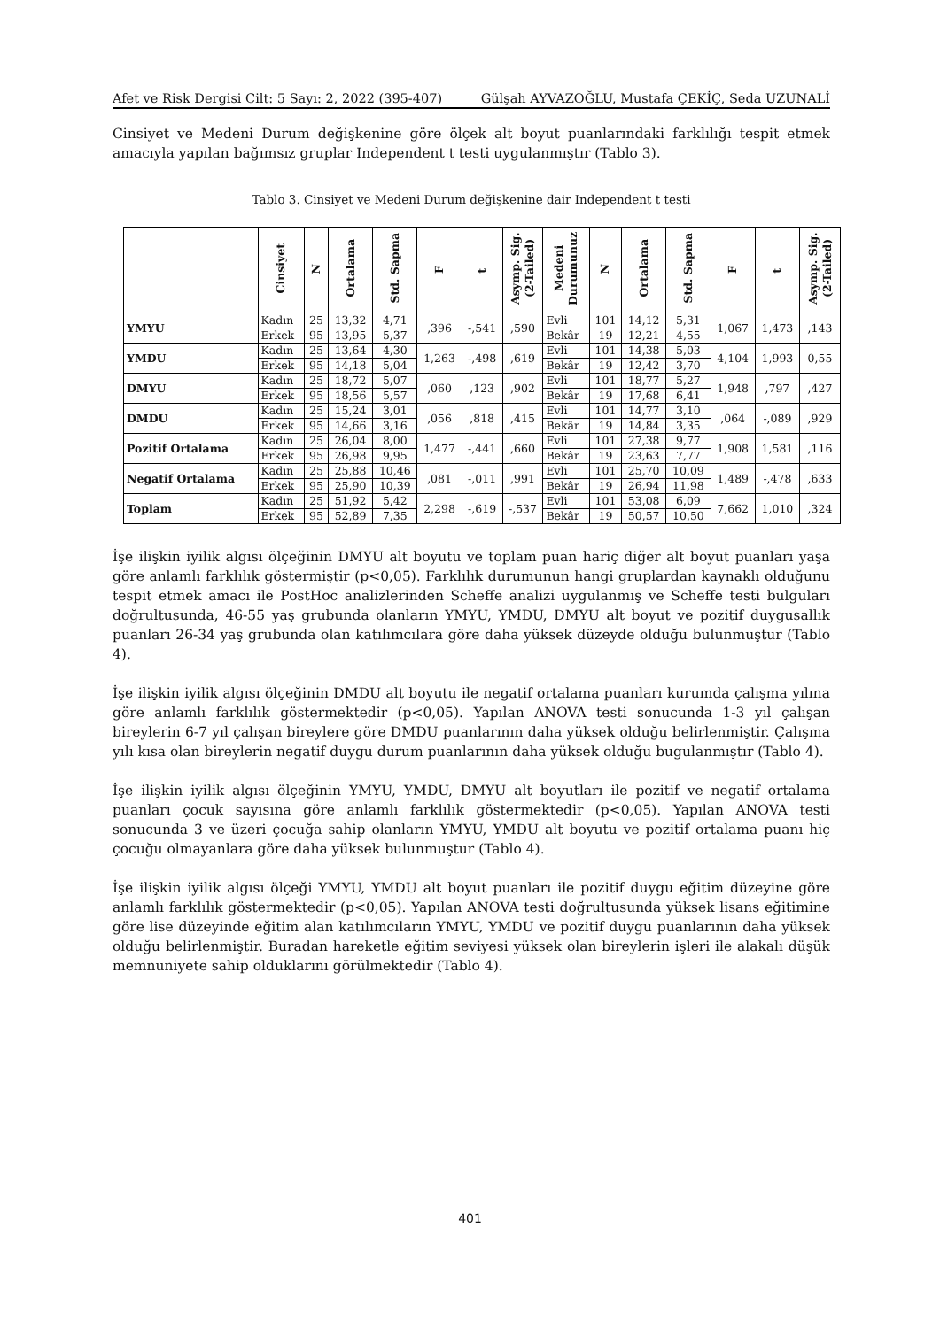Afet ve Risk Dergisi Cilt: 5 Sayı: 2, 2022 (395-407) Gülşah AYVAZOĞLU, Mustafa ÇEKİÇ, Seda UZUNALİ
Cinsiyet ve Medeni Durum değişkenine göre ölçek alt boyut puanlarındaki farklılığı tespit etmek amacıyla yapılan bağımsız gruplar Independent t testi uygulanmıştır (Tablo 3).
Tablo 3. Cinsiyet ve Medeni Durum değişkenine dair Independent t testi
| | Cinsiyet | N | Ortalama | Std. Sapma | F | t | Asymp. Sig. (2-Tailed) | Medeni Durumunuz | N | Ortalama | Std. Sapma | F | t | Asymp. Sig. (2-Tailed) |
| --- | --- | --- | --- | --- | --- | --- | --- | --- | --- | --- | --- | --- | --- | --- |
| YMYU | Kadın | 25 | 13,32 | 4,71 | ,396 | -,541 | ,590 | Evli | 101 | 14,12 | 5,31 | 1,067 | 1,473 | ,143 |
| | Erkek | 95 | 13,95 | 5,37 | | | | Bekâr | 19 | 12,21 | 4,55 | | | |
| YMDU | Kadın | 25 | 13,64 | 4,30 | 1,263 | -,498 | ,619 | Evli | 101 | 14,38 | 5,03 | 4,104 | 1,993 | 0,55 |
| | Erkek | 95 | 14,18 | 5,04 | | | | Bekâr | 19 | 12,42 | 3,70 | | | |
| DMYU | Kadın | 25 | 18,72 | 5,07 | ,060 | ,123 | ,902 | Evli | 101 | 18,77 | 5,27 | 1,948 | ,797 | ,427 |
| | Erkek | 95 | 18,56 | 5,57 | | | | Bekâr | 19 | 17,68 | 6,41 | | | |
| DMDU | Kadın | 25 | 15,24 | 3,01 | ,056 | ,818 | ,415 | Evli | 101 | 14,77 | 3,10 | ,064 | -,089 | ,929 |
| | Erkek | 95 | 14,66 | 3,16 | | | | Bekâr | 19 | 14,84 | 3,35 | | | |
| Pozitif Ortalama | Kadın | 25 | 26,04 | 8,00 | 1,477 | -,441 | ,660 | Evli | 101 | 27,38 | 9,77 | 1,908 | 1,581 | ,116 |
| | Erkek | 95 | 26,98 | 9,95 | | | | Bekâr | 19 | 23,63 | 7,77 | | | |
| Negatif Ortalama | Kadın | 25 | 25,88 | 10,46 | ,081 | -,011 | ,991 | Evli | 101 | 25,70 | 10,09 | 1,489 | -,478 | ,633 |
| | Erkek | 95 | 25,90 | 10,39 | | | | Bekâr | 19 | 26,94 | 11,98 | | | |
| Toplam | Kadın | 25 | 51,92 | 5,42 | 2,298 | -,619 | -,537 | Evli | 101 | 53,08 | 6,09 | 7,662 | 1,010 | ,324 |
| | Erkek | 95 | 52,89 | 7,35 | | | | Bekâr | 19 | 50,57 | 10,50 | | | |
İşe ilişkin iyilik algısı ölçeğinin DMYU alt boyutu ve toplam puan hariç diğer alt boyut puanları yaşa göre anlamlı farklılık göstermiştir (p<0,05). Farklılık durumunun hangi gruplardan kaynaklı olduğunu tespit etmek amacı ile PostHoc analizlerinden Scheffe analizi uygulanmış ve Scheffe testi bulguları doğrultusunda, 46-55 yaş grubunda olanların YMYU, YMDU, DMYU alt boyut ve pozitif duygusallık puanları 26-34 yaş grubunda olan katılımcılara göre daha yüksek düzeyde olduğu bulunmuştur (Tablo 4).
İşe ilişkin iyilik algısı ölçeğinin DMDU alt boyutu ile negatif ortalama puanları kurumda çalışma yılına göre anlamlı farklılık göstermektedir (p<0,05). Yapılan ANOVA testi sonucunda 1-3 yıl çalışan bireylerin 6-7 yıl çalışan bireylere göre DMDU puanlarının daha yüksek olduğu belirlenmiştir. Çalışma yılı kısa olan bireylerin negatif duygu durum puanlarının daha yüksek olduğu bugulanmıştır (Tablo 4).
İşe ilişkin iyilik algısı ölçeğinin YMYU, YMDU, DMYU alt boyutları ile pozitif ve negatif ortalama puanları çocuk sayısına göre anlamlı farklılık göstermektedir (p<0,05). Yapılan ANOVA testi sonucunda 3 ve üzeri çocuğa sahip olanların YMYU, YMDU alt boyutu ve pozitif ortalama puanı hiç çocuğu olmayanlara göre daha yüksek bulunmuştur (Tablo 4).
İşe ilişkin iyilik algısı ölçeği YMYU, YMDU alt boyut puanları ile pozitif duygu eğitim düzeyine göre anlamlı farklılık göstermektedir (p<0,05). Yapılan ANOVA testi doğrultusunda yüksek lisans eğitimine göre lise düzeyinde eğitim alan katılımcıların YMYU, YMDU ve pozitif duygu puanlarının daha yüksek olduğu belirlenmiştir. Buradan hareketle eğitim seviyesi yüksek olan bireylerin işleri ile alakalı düşük memnuniyete sahip olduklarını görülmektedir (Tablo 4).
401